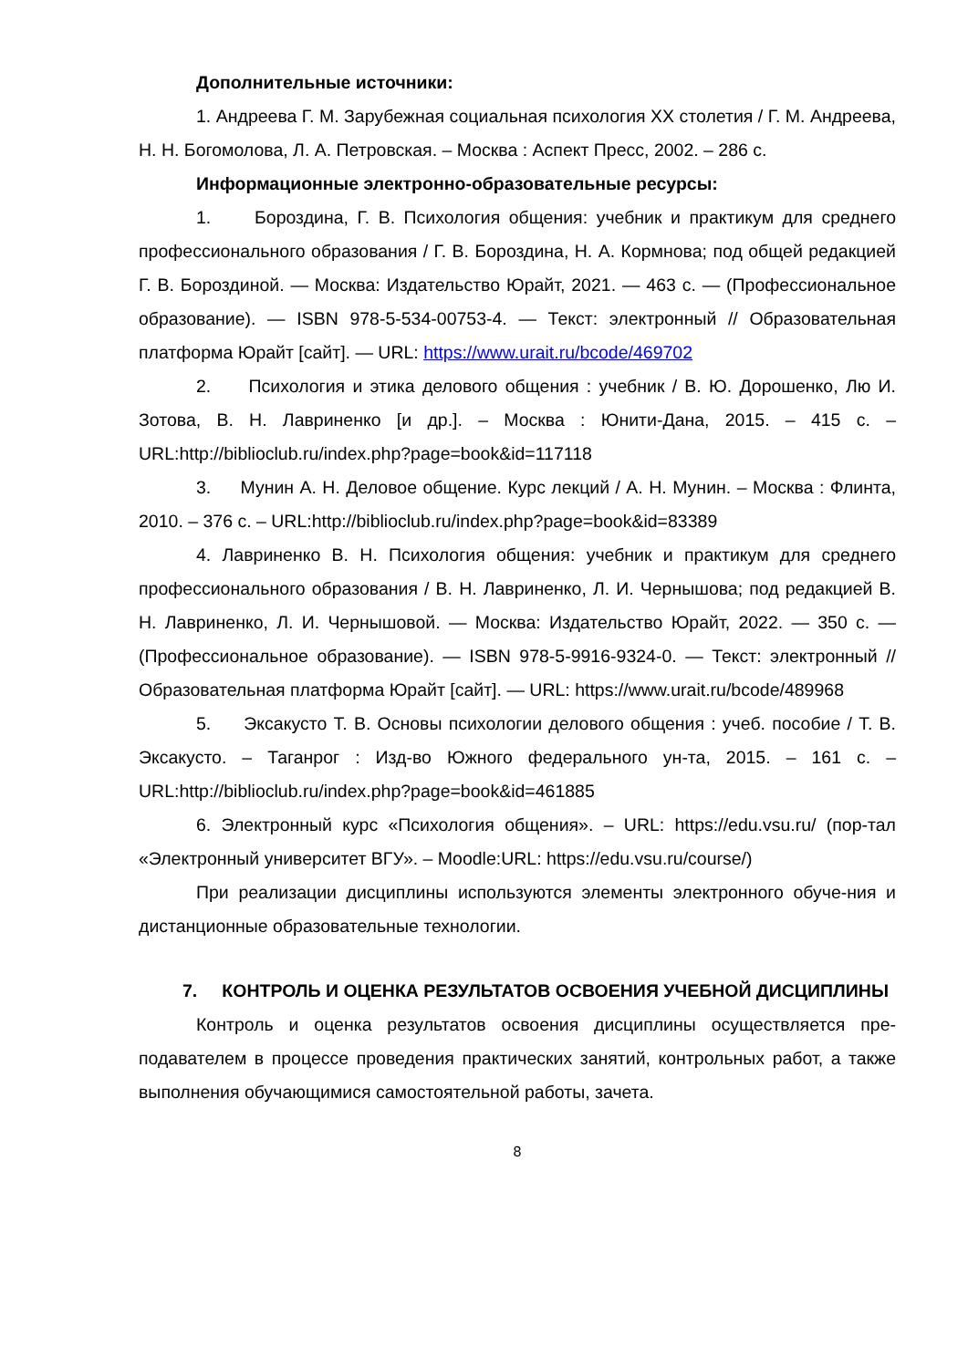Дополнительные источники:
1. Андреева Г. М. Зарубежная социальная психология XX столетия / Г. М. Андреева, Н. Н. Богомолова, Л. А. Петровская. – Москва : Аспект Пресс, 2002. – 286 с.
Информационные электронно-образовательные ресурсы:
1. Бороздина, Г. В. Психология общения: учебник и практикум для среднего профессионального образования / Г. В. Бороздина, Н. А. Кормнова; под общей редакцией Г. В. Бороздиной. — Москва: Издательство Юрайт, 2021. — 463 с. — (Профессиональное образование). — ISBN 978-5-534-00753-4. — Текст: электронный // Образовательная платформа Юрайт [сайт]. — URL: https://www.urait.ru/bcode/469702
2. Психология и этика делового общения : учебник / В. Ю. Дорошенко, Лю И. Зотова, В. Н. Лавриненко [и др.]. – Москва : Юнити-Дана, 2015. – 415 с. – URL:http://biblioclub.ru/index.php?page=book&id=117118
3. Мунин А. Н. Деловое общение. Курс лекций / А. Н. Мунин. – Москва : Флинта, 2010. – 376 с. – URL:http://biblioclub.ru/index.php?page=book&id=83389
4. Лавриненко В. Н. Психология общения: учебник и практикум для среднего профессионального образования / В. Н. Лавриненко, Л. И. Чернышова; под редакцией В. Н. Лавриненко, Л. И. Чернышовой. — Москва: Издательство Юрайт, 2022. — 350 с. — (Профессиональное образование). — ISBN 978-5-9916-9324-0. — Текст: электронный // Образовательная платформа Юрайт [сайт]. — URL: https://www.urait.ru/bcode/489968
5. Эксакусто Т. В. Основы психологии делового общения : учеб. пособие / Т. В. Эксакусто. – Таганрог : Изд-во Южного федерального ун-та, 2015. – 161 с. – URL:http://biblioclub.ru/index.php?page=book&id=461885
6. Электронный курс «Психология общения». – URL: https://edu.vsu.ru/ (пор-тал «Электронный университет ВГУ». – Moodle:URL: https://edu.vsu.ru/course/)
При реализации дисциплины используются элементы электронного обуче-ния и дистанционные образовательные технологии.
7. КОНТРОЛЬ И ОЦЕНКА РЕЗУЛЬТАТОВ ОСВОЕНИЯ УЧЕБНОЙ ДИСЦИПЛИНЫ
Контроль и оценка результатов освоения дисциплины осуществляется пре-подавателем в процессе проведения практических занятий, контрольных работ, а также выполнения обучающимися самостоятельной работы, зачета.
8